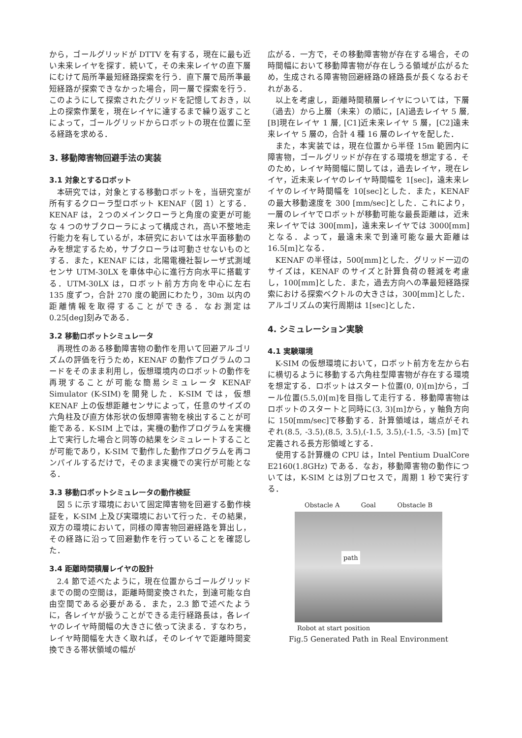から，ゴールグリッドが DTTV を有する，現在に最も近い未来レイヤを探す．続いて，その未来レイヤの直下層にむけて局所準最短経路探索を行う．直下層で局所準最短経路が探索できなかった場合，同一層で探索を行う．このようにして探索されたグリッドを記憶しておき，以上の探索作業を，現在レイヤに達するまで繰り返すことによって，ゴールグリッドからロボットの現在位置に至る経路を求める．
3. 移動障害物回避手法の実装
3.1 対象とするロボット
本研究では，対象とする移動ロボットを，当研究室が所有するクローラ型ロボット KENAF（図 1）とする．KENAF は，２つのメインクローラと角度の変更が可能な 4 つのサブクローラによって構成され，高い不整地走行能力を有しているが，本研究においては水平面移動のみを想定するため，サブクローラは可動させないものとする．また，KENAF には，北陽電機社製レーザ式測域センサ UTM-30LX を車体中心に進行方向水平に搭載する．UTM-30LX は，ロボット前方方向を中心に左右 135 度ずつ，合計 270 度の範囲にわたり，30m 以内の距離情報を取得することができる．なお測定は 0.25[deg]刻みである．
3.2 移動ロボットシミュレータ
再現性のある移動障害物の動作を用いて回避アルゴリズムの評価を行うため，KENAF の動作プログラムのコードをそのまま利用し，仮想環境内のロボットの動作を再現することが可能な簡易シミュレータ KENAF Simulator (K-SIM)を開発した．K-SIM では，仮想 KENAF 上の仮想距離センサによって，任意のサイズの六角柱及び直方体形状の仮想障害物を検出することが可能である．K-SIM 上では，実機の動作プログラムを実機上で実行した場合と同等の結果をシミュレートすることが可能であり，K-SIM で動作した動作プログラムを再コンパイルするだけで，そのまま実機での実行が可能となる．
3.3 移動ロボットシミュレータの動作検証
図 5 に示す環境において固定障害物を回避する動作検証を，K-SIM 上及び実環境において行った．その結果，双方の環境において，同様の障害物回避経路を算出し，その経路に沿って回避動作を行っていることを確認した．
3.4 距離時間積層レイヤの設計
2.4 節で述べたように，現在位置からゴールグリッドまでの間の空間は，距離時間変換された，到達可能な自由空間である必要がある．また，2.3 節で述べたように，各レイヤが扱うことができる走行経路長は，各レイヤのレイヤ時間幅の大きさに依って決まる．すなわち，レイヤ時間幅を大きく取れば，そのレイヤで距離時間変換できる帯状領域の幅が
広がる．一方で，その移動障害物が存在する場合，その時間幅において移動障害物が存在しうる領域が広がるため，生成される障害物回避経路の経路長が長くなるおそれがある．
以上を考慮し，距離時間積層レイヤについては，下層（過去）から上層（未来）の順に，[A]過去レイヤ 5 層, [B]現在レイヤ 1 層, [C1]近未来レイヤ 5 層，[C2]遠未来レイヤ 5 層の，合計 4 種 16 層のレイヤを配した．
また，本実装では，現在位置から半径 15m 範囲内に障害物，ゴールグリッドが存在する環境を想定する．そのため，レイヤ時間幅に関しては，過去レイヤ，現在レイヤ，近未来レイヤのレイヤ時間幅を 1[sec]，遠未来レイヤのレイヤ時間幅を 10[sec]とした．また，KENAF の最大移動速度を 300 [mm/sec]とした．これにより，一層のレイヤでロボットが移動可能な最長距離は，近未来レイヤでは 300[mm]，遠未来レイヤでは 3000[mm]となる．よって，最遠未来で到達可能な最大距離は 16.5[m]となる．
KENAF の半径は，500[mm]とした．グリッド一辺のサイズは，KENAF のサイズと計算負荷の軽減を考慮し，100[mm]とした．また，過去方向への準最短経路探索における探索ベクトルの大きさは，300[mm]とした．アルゴリズムの実行周期は 1[sec]とした．
4. シミュレーション実験
4.1 実験環境
K-SIM の仮想環境において，ロボット前方を左から右に横切るように移動する六角柱型障害物が存在する環境を想定する．ロボットはスタート位置(0, 0)[m]から，ゴール位置(5.5,0)[m]を目指して走行する．移動障害物はロボットのスタートと同時に(3, 3)[m]から，y 軸負方向に 150[mm/sec]で移動する．計算領域は，端点がそれぞれ(8.5, -3.5),(8.5, 3.5),(-1.5, 3.5),(-1.5, -3.5) [m]で定義される長方形領域とする．
使用する計算機の CPU は，Intel Pentium DualCore E2160(1.8GHz) である．なお，移動障害物の動作については，K-SIM とは別プロセスで，周期 1 秒で実行する．
Obstacle A Goal Obstacle B
path
Robot at start position
Fig.5 Generated Path in Real Environment